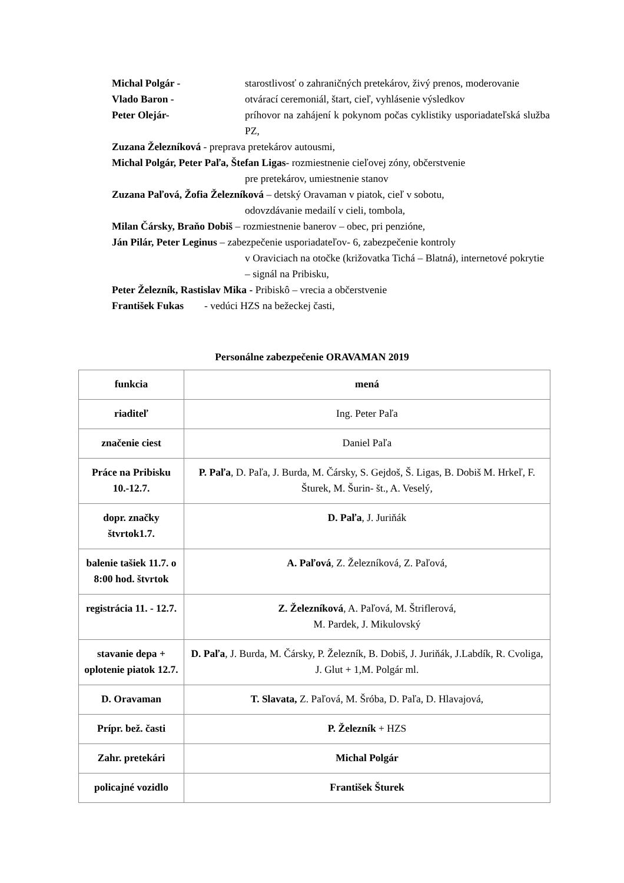Michal Polgár - starostlivosť o zahraničných pretekárov, živý prenos, moderovanie
Vlado Baron - otvárací ceremoniál, štart, cieľ, vyhlásenie výsledkov
Peter Olejár- príhovor na zahájení k pokynom počas cyklistiky usporiadateľská služba PZ,
Zuzana Železníková - preprava pretekárov autousmi,
Michal Polgár, Peter Paľa, Štefan Ligas- rozmiestnenie cieľovej zóny, občerstvenie
pre pretekárov, umiestnenie stanov
Zuzana Paľová, Žofia Železníková – detský Oravaman v piatok, cieľ v sobotu,
odovzdávanie medailí v cieli, tombola,
Milan Čársky, Braňo Dobiš – rozmiestnenie banerov – obec, pri penzióne,
Ján Pilár, Peter Leginus – zabezpečenie usporiadateľov- 6, zabezpečenie kontroly
v Oraviciach na otočke (križovatka Tichá – Blatná), internetové pokrytie – signál na Pribisku,
Peter Železník, Rastislav Mika - Pribiskô – vrecia a občerstvenie
František Fukas - vedúci HZS na bežeckej časti,
Personálne zabezpečenie ORAVAMAN 2019
| funkcia | mená |
| --- | --- |
| riaditeľ | Ing. Peter Paľa |
| značenie ciest | Daniel Paľa |
| Práce na Pribisku 10.-12.7. | P. Paľa , D. Paľa, J. Burda, M. Čársky, S. Gejdoš, Š. Ligas, B. Dobiš M. Hrkeľ, F. Šturek, M. Šurin- št., A. Veselý, |
| dopr. značky štvrtok1.7. | D. Paľa , J. Juriňák |
| balenie tašiek 11.7. o 8:00 hod. štvrtok | A. Paľová , Z. Železníková, Z. Paľová, |
| registrácia 11. - 12.7. | Z. Železníková , A. Paľová, M. Štriflerová, M. Pardek, J. Mikulovský |
| stavanie depa + oplotenie piatok 12.7. | D. Paľa , J. Burda, M. Čársky, P. Železník, B. Dobiš, J. Juriňák, J.Labdík, R. Cvoliga, J. Glut + 1,M. Polgár ml. |
| D. Oravaman | T. Slavata, Z. Paľová, M. Šróba, D. Paľa, D. Hlavajová, |
| Prípr. bež. časti | P. Železník + HZS |
| Zahr. pretekári | Michal Polgár |
| policajné vozidlo | František Šturek |